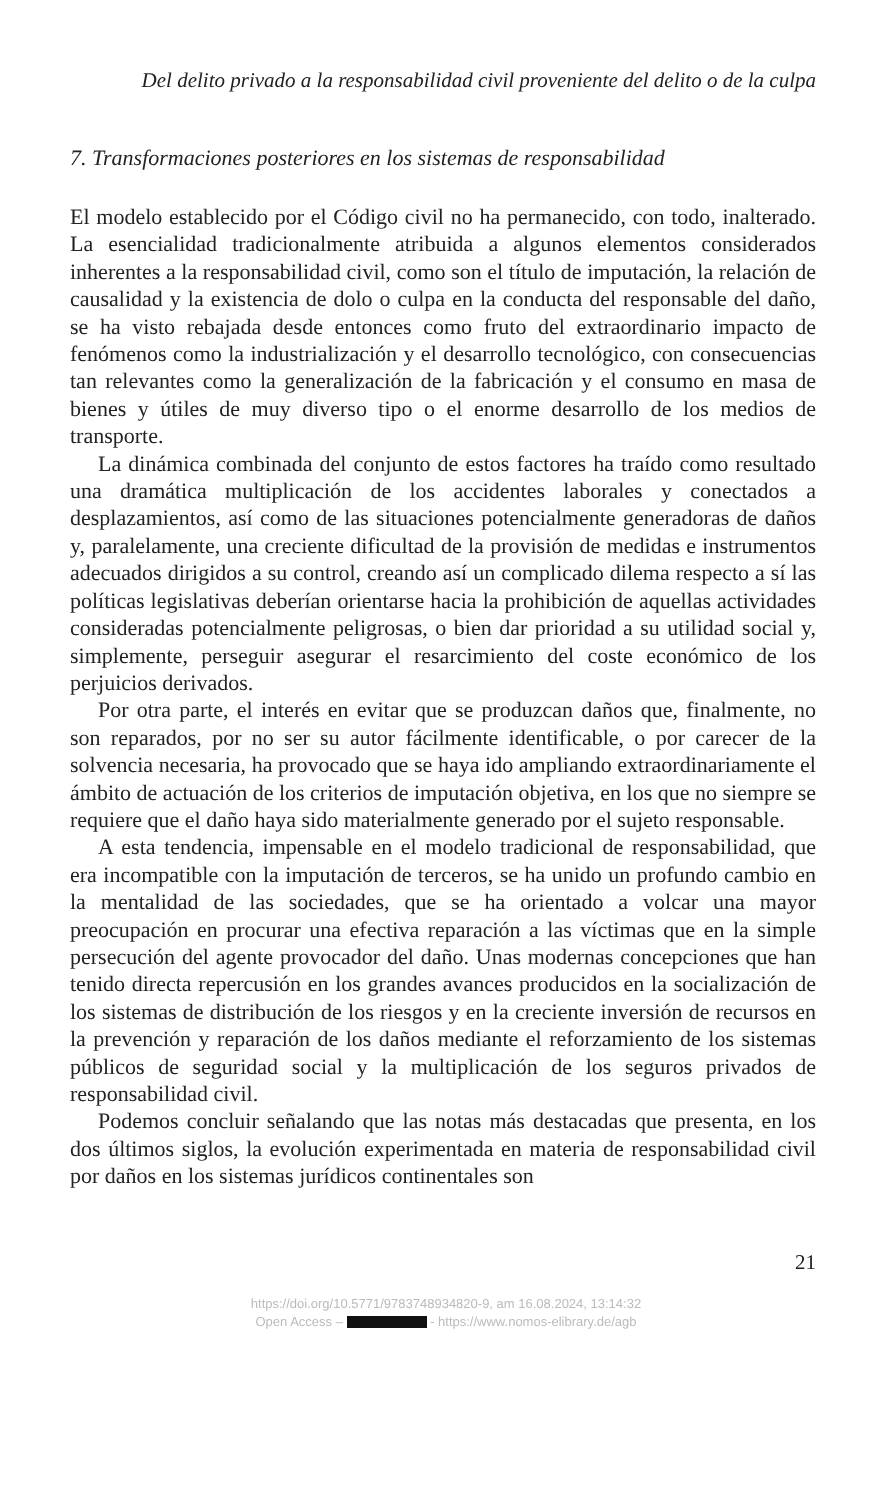Del delito privado a la responsabilidad civil proveniente del delito o de la culpa
7. Transformaciones posteriores en los sistemas de responsabilidad
El modelo establecido por el Código civil no ha permanecido, con todo, inalterado. La esencialidad tradicionalmente atribuida a algunos elementos considerados inherentes a la responsabilidad civil, como son el título de imputación, la relación de causalidad y la existencia de dolo o culpa en la conducta del responsable del daño, se ha visto rebajada desde entonces como fruto del extraordinario impacto de fenómenos como la industrialización y el desarrollo tecnológico, con consecuencias tan relevantes como la generalización de la fabricación y el consumo en masa de bienes y útiles de muy diverso tipo o el enorme desarrollo de los medios de transporte.
La dinámica combinada del conjunto de estos factores ha traído como resultado una dramática multiplicación de los accidentes laborales y conectados a desplazamientos, así como de las situaciones potencialmente generadoras de daños y, paralelamente, una creciente dificultad de la provisión de medidas e instrumentos adecuados dirigidos a su control, creando así un complicado dilema respecto a sí las políticas legislativas deberían orientarse hacia la prohibición de aquellas actividades consideradas potencialmente peligrosas, o bien dar prioridad a su utilidad social y, simplemente, perseguir asegurar el resarcimiento del coste económico de los perjuicios derivados.
Por otra parte, el interés en evitar que se produzcan daños que, finalmente, no son reparados, por no ser su autor fácilmente identificable, o por carecer de la solvencia necesaria, ha provocado que se haya ido ampliando extraordinariamente el ámbito de actuación de los criterios de imputación objetiva, en los que no siempre se requiere que el daño haya sido materialmente generado por el sujeto responsable.
A esta tendencia, impensable en el modelo tradicional de responsabilidad, que era incompatible con la imputación de terceros, se ha unido un profundo cambio en la mentalidad de las sociedades, que se ha orientado a volcar una mayor preocupación en procurar una efectiva reparación a las víctimas que en la simple persecución del agente provocador del daño. Unas modernas concepciones que han tenido directa repercusión en los grandes avances producidos en la socialización de los sistemas de distribución de los riesgos y en la creciente inversión de recursos en la prevención y reparación de los daños mediante el reforzamiento de los sistemas públicos de seguridad social y la multiplicación de los seguros privados de responsabilidad civil.
Podemos concluir señalando que las notas más destacadas que presenta, en los dos últimos siglos, la evolución experimentada en materia de responsabilidad civil por daños en los sistemas jurídicos continentales son
21
https://doi.org/10.5771/9783748934820-9, am 16.08.2024, 13:14:32
Open Access – - https://www.nomos-elibrary.de/agb